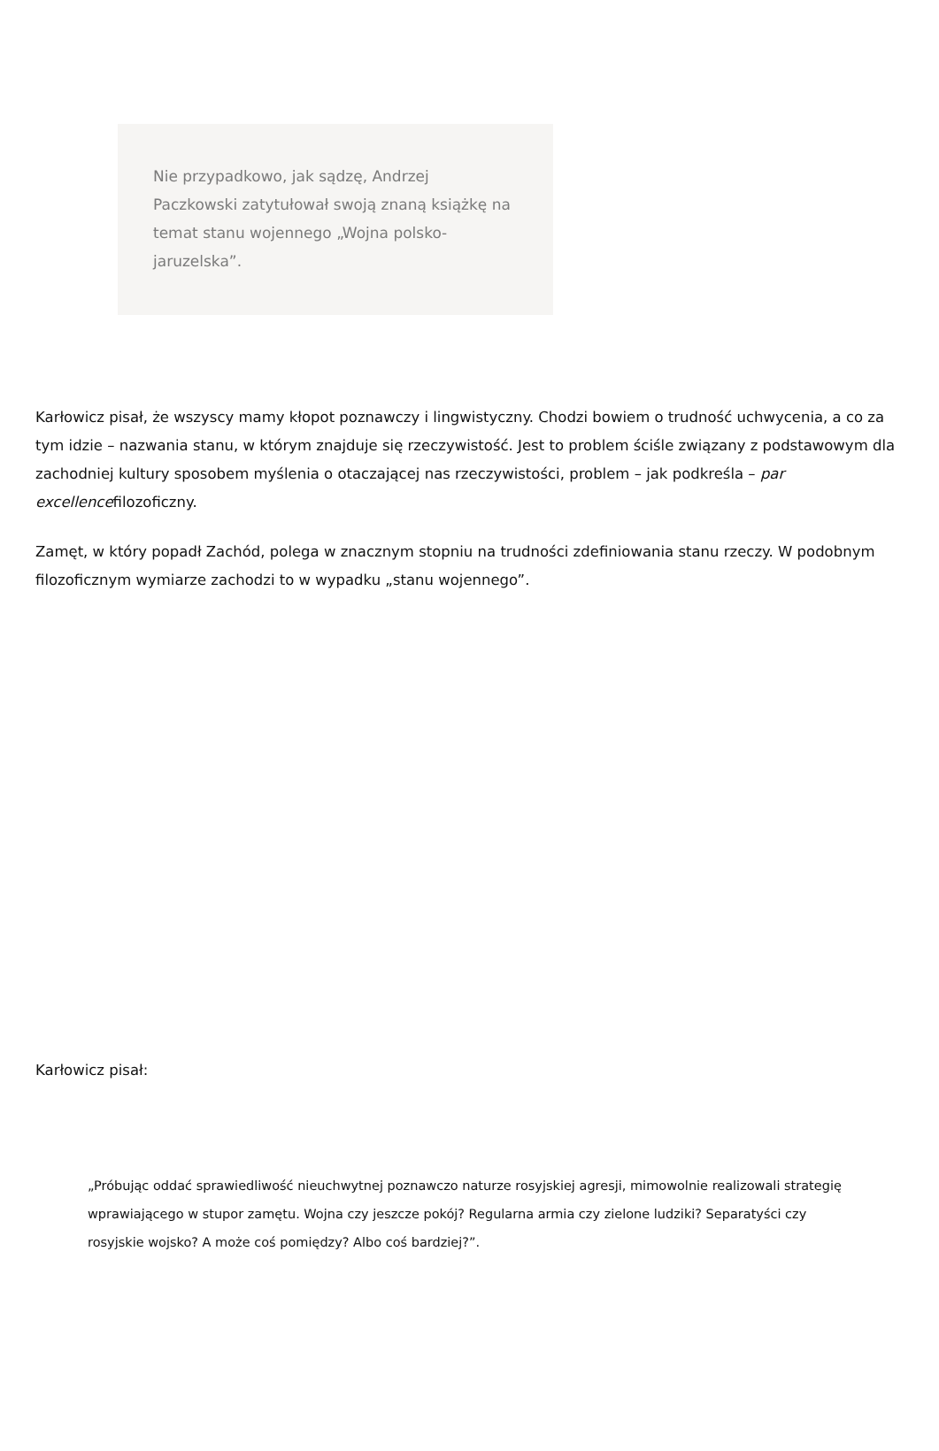Nie przypadkowo, jak sądzę, Andrzej Paczkowski zatytułował swoją znaną książkę na temat stanu wojennego „Wojna polsko-jaruzelska”.
Karłowicz pisał, że wszyscy mamy kłopot poznawczy i lingwistyczny. Chodzi bowiem o trudność uchwycenia, a co za tym idzie – nazwania stanu, w którym znajduje się rzeczywistość. Jest to problem ściśle związany z podstawowym dla zachodniej kultury sposobem myślenia o otaczającej nas rzeczywistości, problem – jak podkreśla – par excellencefilozoficzny.
Zamęt, w który popadł Zachód, polega w znacznym stopniu na trudności zdefiniowania stanu rzeczy. W podobnym filozoficznym wymiarze zachodzi to w wypadku „stanu wojennego”.
Karłowicz pisał:
„Próbując oddać sprawiedliwość nieuchwytnej poznawczo naturze rosyjskiej agresji, mimowolnie realizowali strategię wprawiającego w stupor zamętu. Wojna czy jeszcze pokój? Regularna armia czy zielone ludziki? Separatyści czy rosyjskie wojsko? A może coś pomiędzy? Albo coś bardziej?”.